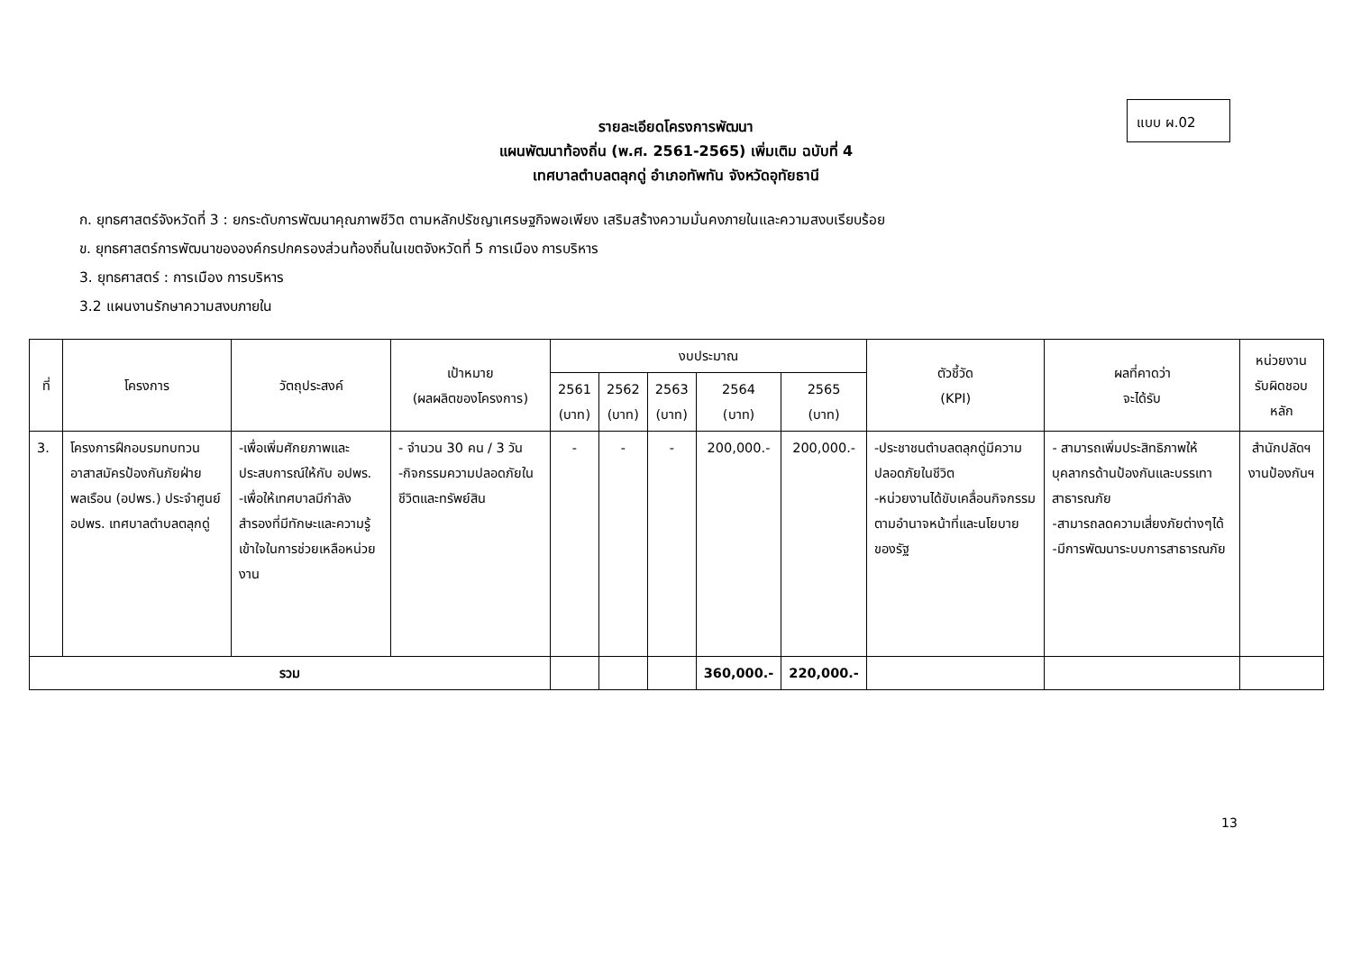แบบ ผ.02
รายละเอียดโครงการพัฒนา
แผนพัฒนาท้องถิ่น (พ.ศ. 2561-2565) เพิ่มเติม ฉบับที่ 4
เทศบาลตำบลตลุกดู่ อำเภอทัพทัน จังหวัดอุทัยธานี
ก. ยุทธศาสตร์จังหวัดที่ 3 : ยกระดับการพัฒนาคุณภาพชีวิต ตามหลักปรัชญาเศรษฐกิจพอเพียง เสริมสร้างความมั่นคงภายในและความสงบเรียบร้อย
ข. ยุทธศาสตร์การพัฒนาขององค์กรปกครองส่วนท้องถิ่นในเขตจังหวัดที่ 5 การเมือง การบริหาร
3. ยุทธศาสตร์ : การเมือง การบริหาร
3.2 แผนงานรักษาความสงบภายใน
| ที่ | โครงการ | วัตถุประสงค์ | เป้าหมาย (ผลผลิตของโครงการ) | งบประมาณ | | | | | ตัวชี้วัด (KPI) | ผลที่คาดว่า จะได้รับ | หน่วยงาน รับผิดชอบ หลัก |
| --- | --- | --- | --- | --- | --- | --- | --- | --- | --- | --- | --- |
| | | | | 2561 (บาท) | 2562 (บาท) | 2563 (บาท) | 2564 (บาท) | 2565 (บาท) | | | |
| 3. | โครงการฝึกอบรมทบทวนอาสาสมัครป้องกันภัยฝ่ายพลเรือน (อปพร.) ประจำศูนย์ อปพร. เทศบาลตำบลตลุกดู่ | -เพื่อเพิ่มศักยภาพและประสบการณ์ให้กับ อปพร. -เพื่อให้เทศบาลมีกำลังสำรองที่มีทักษะและความรู้เข้าใจในการช่วยเหลือหน่วยงาน | - จำนวน 30 คน / 3 วัน -กิจกรรมความปลอดภัยในชีวิตและทรัพย์สิน | - | - | - | 200,000.- | 200,000.- | -ประชาชนตำบลตลุกดู่มีความปลอดภัยในชีวิต -หน่วยงานได้ขับเคลื่อนกิจกรรมตามอำนาจหน้าที่และนโยบายของรัฐ | - สามารถเพิ่มประสิทธิภาพให้บุคลากรด้านป้องกันและบรรเทาสาธารณภัย -สามารถลดความเสี่ยงภัยต่างๆได้ -มีการพัฒนาระบบการสาธารณภัย | สำนักปลัดฯ งานป้องกันฯ |
| รวม | | | | | | | 360,000.- | 220,000.- | | | |
13